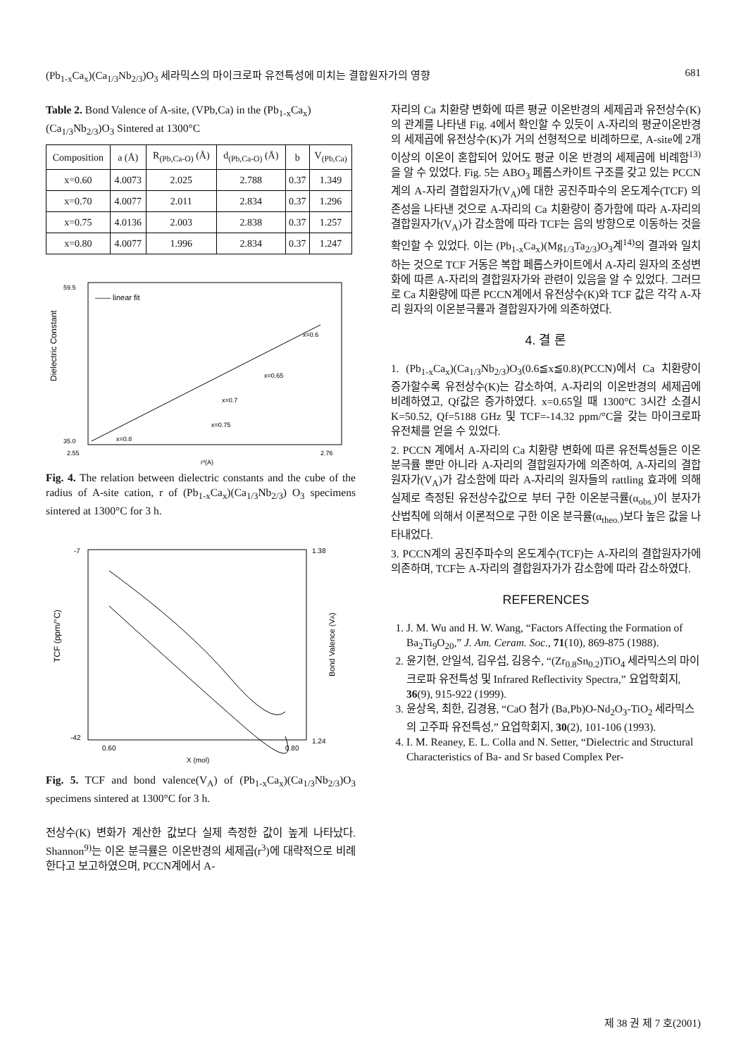(Pb<sub>1-x</sub>Ca<sub>x</sub>)(Ca<sub>1/3</sub>Nb<sub>2/3</sub>)O<sub>3</sub> 세라믹스의 마이크로파 유전특성에 미치는 결합원자가의 영향 681
Table 2. Bond Valence of A-site, (VPb,Ca) in the (Pb<sub>1-x</sub>Ca<sub>x</sub>) (Ca<sub>1/3</sub>Nb<sub>2/3</sub>)O<sub>3</sub> Sintered at 1300°C
| Composition | a (Å) | R<sub>(Pb,Ca-O)</sub> (Å) | d<sub>(Pb,Ca-O)</sub> (Å) | b | V<sub>(Pb,Ca)</sub> |
| --- | --- | --- | --- | --- | --- |
| x=0.60 | 4.0073 | 2.025 | 2.788 | 0.37 | 1.349 |
| x=0.70 | 4.0077 | 2.011 | 2.834 | 0.37 | 1.296 |
| x=0.75 | 4.0136 | 2.003 | 2.838 | 0.37 | 1.257 |
| x=0.80 | 4.0077 | 1.996 | 2.834 | 0.37 | 1.247 |
Dielectric Constant
—— linear fit
x=0.6
x=0.65
x=0.7
x=0.75
x=0.8
59.5
35.0
2.55
2.76
r³(A)
Fig. 4. The relation between dielectric constants and the cube of the radius of A-site cation, r of (Pb<sub>1-x</sub>Ca<sub>x</sub>)(Ca<sub>1/3</sub>Nb<sub>2/3</sub>) O<sub>3</sub> specimens sintered at 1300°C for 3 h.
TCF (ppm/°C)
Bond Valence (VA)
-7
-42
1.38
1.24
0.60
0.80
X (mol)
Fig. 5. TCF and bond valence(V<sub>A</sub>) of (Pb<sub>1-x</sub>Ca<sub>x</sub>)(Ca<sub>1/3</sub>Nb<sub>2/3</sub>)O<sub>3</sub> specimens sintered at 1300°C for 3 h.
전상수(K) 변화가 계산한 값보다 실제 측정한 값이 높게 나타났다. Shannon<sup>9)</sup>는 이온 분극률은 이온반경의 세제곱(r<sup>3</sup>)에 대략적으로 비례한다고 보고하였으며, PCCN계에서 A-
자리의 Ca 치환량 변화에 따른 평균 이온반경의 세제곱과 유전상수(K)의 관계를 나타낸 Fig. 4에서 확인할 수 있듯이 A-자리의 평균이온반경의 세제곱에 유전상수(K)가 거의 선형적으로 비례하므로, A-site에 2개 이상의 이온이 혼합되어 있어도 평균 이온 반경의 세제곱에 비례함<sup>13)</sup>을 알 수 있었다. Fig. 5는 ABO<sub>3</sub> 페롭스카이트 구조를 갖고 있는 PCCN계의 A-자리 결합원자가(V<sub>A</sub>)에 대한 공진주파수의 온도계수(TCF) 의존성을 나타낸 것으로 A-자리의 Ca 치환량이 증가함에 따라 A-자리의 결합원자가(V<sub>A</sub>)가 감소함에 따라 TCF는 음의 방향으로 이동하는 것을 확인할 수 있었다. 이는 (Pb<sub>1-x</sub>Ca<sub>x</sub>)(Mg<sub>1/3</sub>Ta<sub>2/3</sub>)O<sub>3</sub>계<sup>14)</sup>의 결과와 일치하는 것으로 TCF 거동은 복합 페롭스카이트에서 A-자리 원자의 조성변화에 따른 A-자리의 결합원자가와 관련이 있음을 알 수 있었다. 그러므로 Ca 치환량에 따른 PCCN계에서 유전상수(K)와 TCF 값은 각각 A-자리 원자의 이온분극률과 결합원자가에 의존하였다.
4. 결 론
1. (Pb<sub>1-x</sub>Ca<sub>x</sub>)(Ca<sub>1/3</sub>Nb<sub>2/3</sub>)O<sub>3</sub>(0.6≦x≦0.8)(PCCN)에서 Ca 치환량이 증가할수록 유전상수(K)는 감소하여, A-자리의 이온반경의 세제곱에 비례하였고, Qf값은 증가하였다. x=0.65일 때 1300°C 3시간 소결시 K=50.52, Qf=5188 GHz 및 TCF=-14.32 ppm/°C을 갖는 마이크로파 유전체를 얻을 수 있었다.
2. PCCN 계에서 A-자리의 Ca 치환량 변화에 따른 유전특성들은 이온분극률 뿐만 아니라 A-자리의 결합원자가에 의존하여, A-자리의 결합원자가(V<sub>A</sub>)가 감소함에 따라 A-자리의 원자들의 rattling 효과에 의해 실제로 측정된 유전상수값으로 부터 구한 이온분극률(α<sub>obs.</sub>)이 분자가산법칙에 의해서 이론적으로 구한 이온 분극률(α<sub>theo.</sub>)보다 높은 값을 나타내었다.
3. PCCN계의 공진주파수의 온도계수(TCF)는 A-자리의 결합원자가에 의존하며, TCF는 A-자리의 결합원자가가 감소함에 따라 감소하였다.
REFERENCES
1. J. M. Wu and H. W. Wang, “Factors Affecting the Formation of Ba<sub>2</sub>Ti<sub>9</sub>O<sub>20</sub>,” J. Am. Ceram. Soc., 71(10), 869-875 (1988).
2. 윤기현, 안일석, 김우섭, 김응수, “(Zr<sub>0.8</sub>Sn<sub>0.2</sub>)TiO<sub>4</sub> 세라믹스의 마이크로파 유전특성 및 Infrared Reflectivity Spectra,” 요업학회지, 36(9), 915-922 (1999).
3. 윤상옥, 최한, 김경용, “CaO 첨가 (Ba,Pb)O-Nd<sub>2</sub>O<sub>3</sub>-TiO<sub>2</sub> 세라믹스의 고주파 유전특성,” 요업학회지, 30(2), 101-106 (1993).
4. I. M. Reaney, E. L. Colla and N. Setter, “Dielectric and Structural Characteristics of Ba- and Sr based Complex Per-
제 38 권 제 7 호(2001)